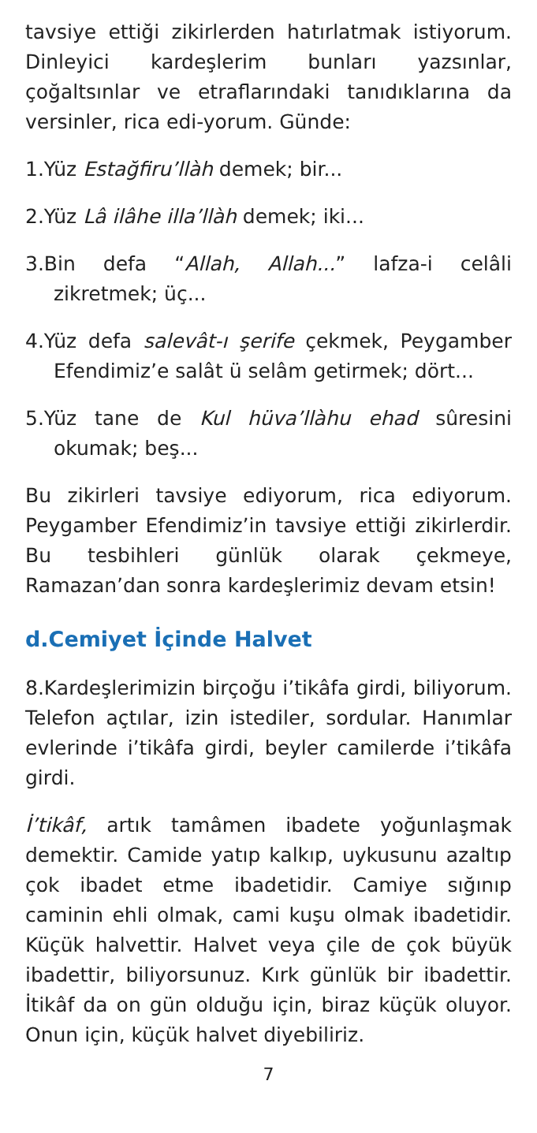tavsiye ettiği zikirlerden hatırlatmak istiyorum. Dinleyici kardeşlerim bunları yazsınlar, çoğaltsınlar ve etraflarındaki tanıdıklarına da versinler, rica edi-yorum. Günde:
1.Yüz Estağfiru’llàh demek; bir...
2.Yüz Lâ ilâhe illa’llàh demek; iki...
3.Bin defa “Allah, Allah...” lafza-i celâli zikretmek; üç...
4.Yüz defa salevât-ı şerife çekmek, Peygamber Efendimiz’e salât ü selâm getirmek; dört...
5.Yüz tane de Kul hüva’llàhu ehad sûresini okumak; beş...
Bu zikirleri tavsiye ediyorum, rica ediyorum. Peygamber Efendimiz’in tavsiye ettiği zikirlerdir. Bu tesbihleri günlük olarak çekmeye, Ramazan’dan sonra kardeşlerimiz devam etsin!
d.Cemiyet İçinde Halvet
8.Kardeşlerimizin birçoğu i’tikâfa girdi, biliyorum. Telefon açtılar, izin istediler, sordular. Hanımlar evlerinde i’tikâfa girdi, beyler camilerde i’tikâfa girdi.
İ’tikâf, artık tamâmen ibadete yoğunlaşmak demektir. Camide yatıp kalkıp, uykusunu azaltıp çok ibadet etme ibadetidir. Camiye sığınıp caminin ehli olmak, cami kuşu olmak ibadetidir. Küçük halvettir. Halvet veya çile de çok büyük ibadettir, biliyorsunuz. Kırk günlük bir ibadettir. İtikâf da on gün olduğu için, biraz küçük oluyor. Onun için, küçük halvet diyebiliriz.
7